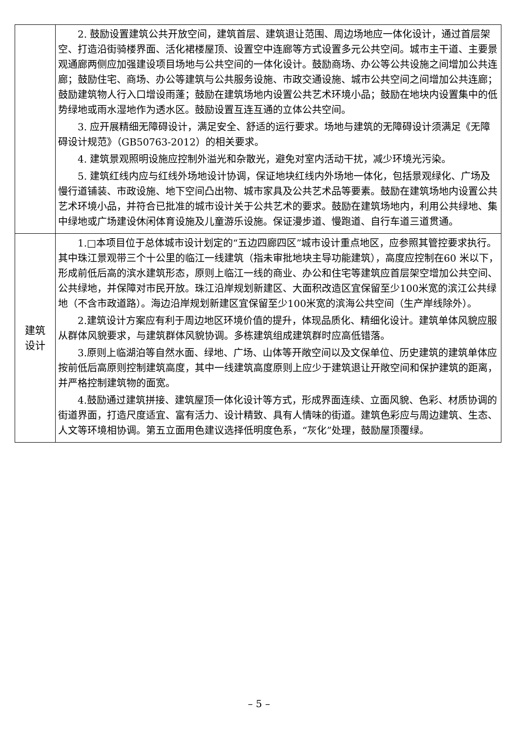| | 2. 鼓励设置建筑公共开放空间，建筑首层、建筑退让范围、周边场地应一体化设计，通过首层架空、打造沿街骑楼界面、活化裙楼屋顶、设置空中连廊等方式设置多元公共空间。城市主干道、主要景观通廊两侧应加强建设项目场地与公共空间的一体化设计。鼓励商场、办公等公共设施之间增加公共连廊；鼓励住宅、商场、办公等建筑与公共服务设施、市政交通设施、城市公共空间之间增加公共连廊；鼓励建筑物人行入口增设雨蓬；鼓励在建筑场地内设置公共艺术环境小品；鼓励在地块内设置集中的低势绿地或雨水湿地作为透水区。鼓励设置互连互通的立体公共空间。 3. 应开展精细无障碍设计，满足安全、舒适的运行要求。场地与建筑的无障碍设计须满足《无障碍设计规范》（GB50763-2012）的相关要求。 4. 建筑景观照明设施应控制外溢光和杂散光，避免对室内活动干扰，减少环境光污染。 5. 建筑红线内应与红线外场地设计协调，保证地块红线内外场地一体化，包括景观绿化、广场及慢行道铺装、市政设施、地下空间凸出物、城市家具及公共艺术品等要素。鼓励在建筑场地内设置公共艺术环境小品，并符合已批准的城市设计关于公共艺术的要求。鼓励在建筑场地内，利用公共绿地、集中绿地或广场建设休闲体育设施及儿童游乐设施。保证漫步道、慢跑道、自行车道三道贯通。 |
| 建筑 设计 | 1.□本项目位于总体城市设计划定的“五边四廊四区”城市设计重点地区，应参照其管控要求执行。其中珠江景观带三个十公里的临江一线建筑（指未审批地块主导功能建筑），高度应控制在60 米以下，形成前低后高的滨水建筑形态，原则上临江一线的商业、办公和住宅等建筑应首层架空增加公共空间、公共绿地，并保障对市民开放。珠江沿岸规划新建区、大面积改造区宜保留至少100米宽的滨江公共绿地（不含市政道路）。海边沿岸规划新建区宜保留至少100米宽的滨海公共空间（生产岸线除外）。 2.建筑设计方案应有利于周边地区环境价值的提升，体现品质化、精细化设计。建筑单体风貌应服从群体风貌要求，与建筑群体风貌协调。多栋建筑组成建筑群时应高低错落。 3.原则上临湖泊等自然水面、绿地、广场、山体等开敞空间以及文保单位、历史建筑的建筑单体应按前低后高原则控制建筑高度，其中一线建筑高度原则上应少于建筑退让开敞空间和保护建筑的距离，并严格控制建筑物的面宽。 4.鼓励通过建筑拼接、建筑屋顶一体化设计等方式，形成界面连续、立面风貌、色彩、材质协调的街道界面，打造尺度适宜、富有活力、设计精致、具有人情味的街道。建筑色彩应与周边建筑、生态、人文等环境相协调。第五立面用色建议选择低明度色系，“灰化”处理，鼓励屋顶覆绿。 |
– 5 –